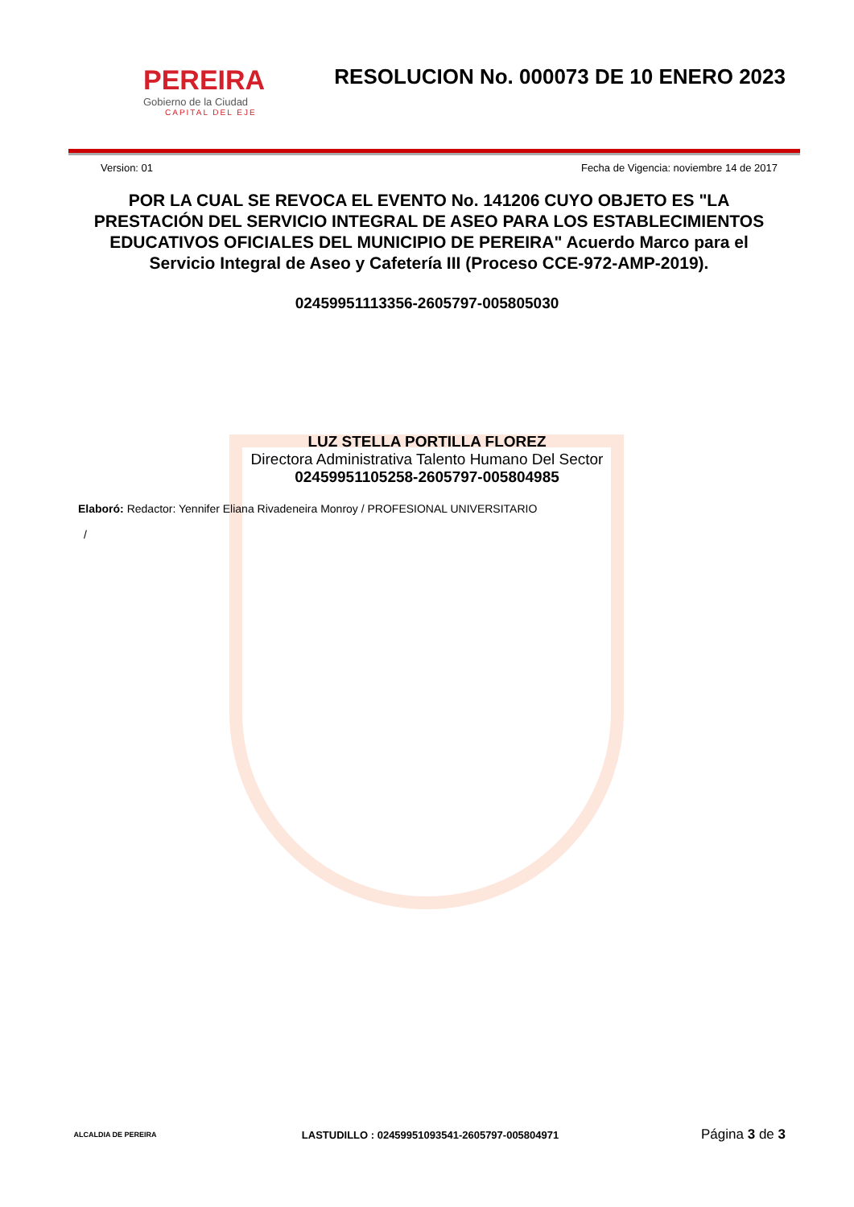PEREIRA
Gobierno de la Ciudad
CAPITAL DEL EJE
RESOLUCION No. 000073 DE 10 ENERO 2023
Version: 01 Fecha de Vigencia: noviembre 14 de 2017
POR LA CUAL SE REVOCA EL EVENTO No. 141206 CUYO OBJETO ES "LA PRESTACIÓN DEL SERVICIO INTEGRAL DE ASEO PARA LOS ESTABLECIMIENTOS EDUCATIVOS OFICIALES DEL MUNICIPIO DE PEREIRA" Acuerdo Marco para el Servicio Integral de Aseo y Cafetería III (Proceso CCE-972-AMP-2019).
02459951113356-2605797-005805030
LUZ STELLA PORTILLA FLOREZ
Directora Administrativa Talento Humano Del Sector
02459951105258-2605797-005804985
Elaboró: Redactor: Yennifer Eliana Rivadeneira Monroy / PROFESIONAL UNIVERSITARIO
/
ALCALDIA DE PEREIRA
LASTUDILLO : 02459951093541-2605797-005804971
Página 3 de 3